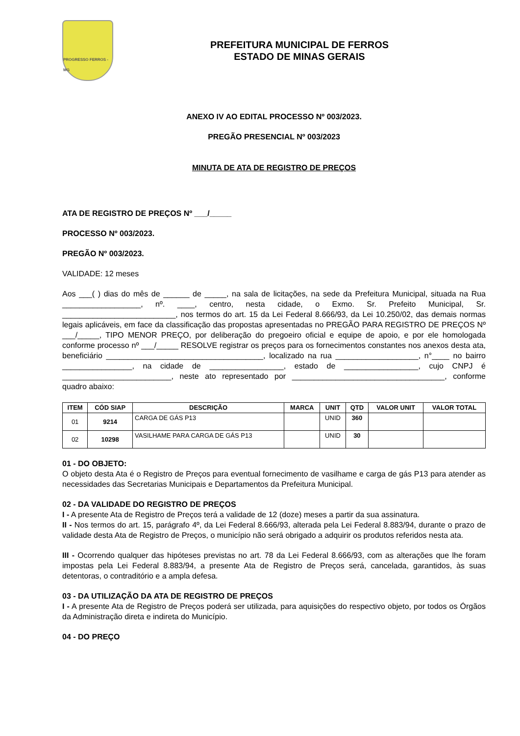PROGRESSO FERROS - MG
PREFEITURA MUNICIPAL DE FERROS
ESTADO DE MINAS GERAIS
ANEXO IV AO EDITAL PROCESSO Nº 003/2023.
PREGÃO PRESENCIAL Nº 003/2023
MINUTA DE ATA DE REGISTRO DE PREÇOS
ATA DE REGISTRO DE PREÇOS Nº ___/_____
PROCESSO Nº 003/2023.
PREGÃO Nº 003/2023.
VALIDADE: 12 meses
Aos ___( ) dias do mês de ______ de _____, na sala de licitações, na sede da Prefeitura Municipal, situada na Rua __________________, nº. ____, centro, nesta cidade, o Exmo. Sr. Prefeito Municipal, Sr. __________________________, nos termos do art. 15 da Lei Federal 8.666/93, da Lei 10.250/02, das demais normas legais aplicáveis, em face da classificação das propostas apresentadas no PREGÃO PARA REGISTRO DE PREÇOS Nº ___/_____, TIPO MENOR PREÇO, por deliberação do pregoeiro oficial e equipe de apoio, e por ele homologada conforme processo nº ___/_____ RESOLVE registrar os preços para os fornecimentos constantes nos anexos desta ata, beneficiário ____________________________________, localizado na rua ___________________, n°____ no bairro ________________, na cidade de _________________, estado de _________________, cujo CNPJ é _________________________, neste ato representado por ___________________________________, conforme quadro abaixo:
| ITEM | CÓD SIAP | DESCRIÇÃO | MARCA | UNIT | QTD | VALOR UNIT | VALOR TOTAL |
| --- | --- | --- | --- | --- | --- | --- | --- |
| 01 | 9214 | CARGA DE GÁS P13 | | UNID | 360 | | |
| 02 | 10298 | VASILHAME PARA CARGA DE GÁS P13 | | UNID | 30 | | |
01 - DO OBJETO:
O objeto desta Ata é o Registro de Preços para eventual fornecimento de vasilhame e carga de gás P13 para atender as necessidades das Secretarias Municipais e Departamentos da Prefeitura Municipal.
02 - DA VALIDADE DO REGISTRO DE PREÇOS
I - A presente Ata de Registro de Preços terá a validade de 12 (doze) meses a partir da sua assinatura.
II - Nos termos do art. 15, parágrafo 4º, da Lei Federal 8.666/93, alterada pela Lei Federal 8.883/94, durante o prazo de validade desta Ata de Registro de Preços, o município não será obrigado a adquirir os produtos referidos nesta ata.
III - Ocorrendo qualquer das hipóteses previstas no art. 78 da Lei Federal 8.666/93, com as alterações que lhe foram impostas pela Lei Federal 8.883/94, a presente Ata de Registro de Preços será, cancelada, garantidos, às suas detentoras, o contraditório e a ampla defesa.
03 - DA UTILIZAÇÃO DA ATA DE REGISTRO DE PREÇOS
I - A presente Ata de Registro de Preços poderá ser utilizada, para aquisições do respectivo objeto, por todos os Órgãos da Administração direta e indireta do Município.
04 - DO PREÇO